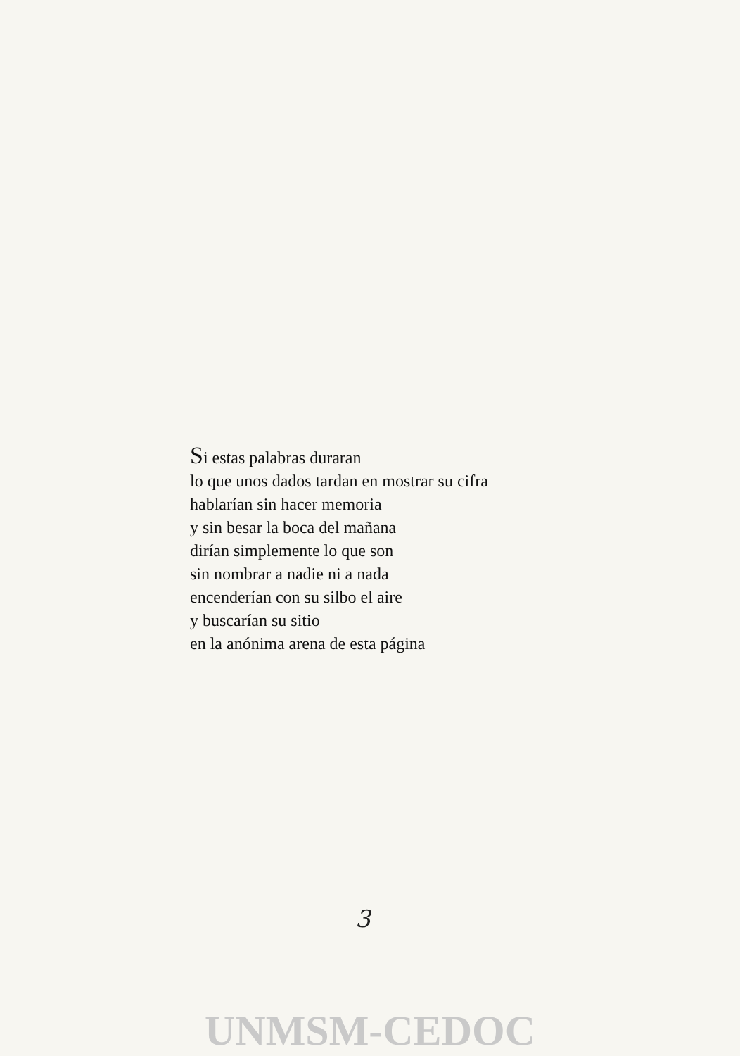Si estas palabras duraran
lo que unos dados tardan en mostrar su cifra
hablarían sin hacer memoria
y sin besar la boca del mañana
dirían simplemente lo que son
sin nombrar a nadie ni a nada
encenderían con su silbo el aire
y buscarían su sitio
en la anónima arena de esta página
3
UNMSM-CEDOC